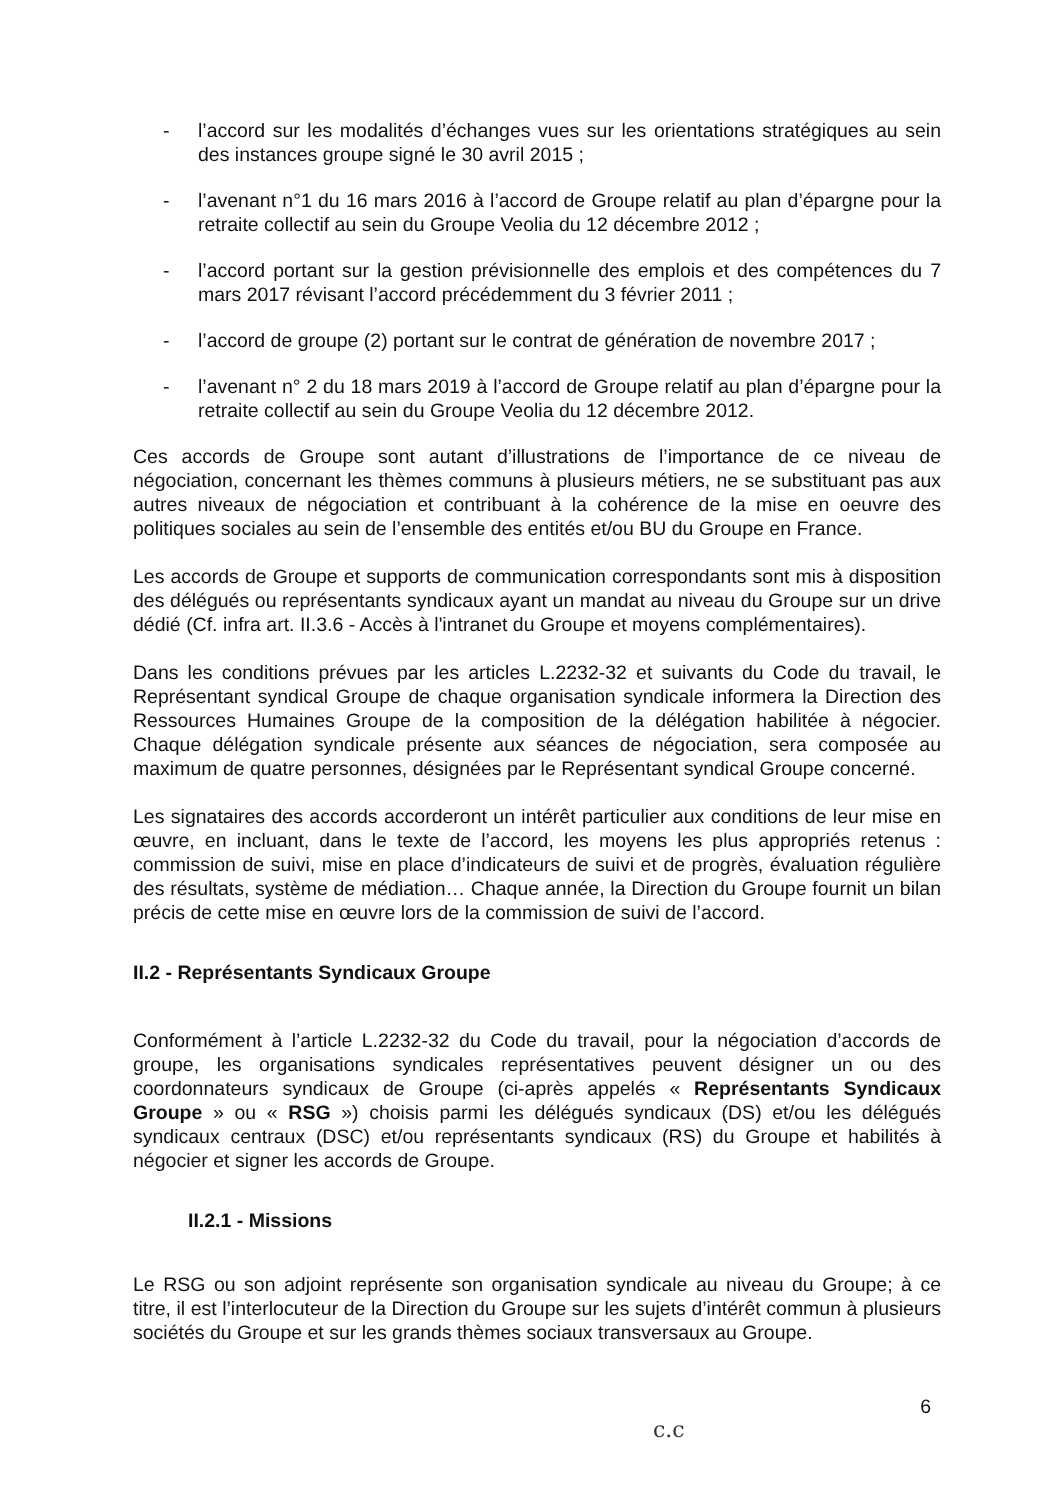- l’accord sur les modalités d’échanges vues sur les orientations stratégiques au sein des instances groupe signé le 30 avril 2015 ;
- l’avenant n°1 du 16 mars 2016 à l’accord de Groupe relatif au plan d’épargne pour la retraite collectif au sein du Groupe Veolia du 12 décembre 2012 ;
- l’accord portant sur la gestion prévisionnelle des emplois et des compétences du 7 mars 2017 révisant l’accord précédemment du 3 février 2011 ;
- l’accord de groupe (2) portant sur le contrat de génération de novembre 2017 ;
- l’avenant n° 2 du 18 mars 2019 à l’accord de Groupe relatif au plan d’épargne pour la retraite collectif au sein du Groupe Veolia du 12 décembre 2012.
Ces accords de Groupe sont autant d’illustrations de l’importance de ce niveau de négociation, concernant les thèmes communs à plusieurs métiers, ne se substituant pas aux autres niveaux de négociation et contribuant à la cohérence de la mise en oeuvre des politiques sociales au sein de l’ensemble des entités et/ou BU du Groupe en France.
Les accords de Groupe et supports de communication correspondants sont mis à disposition des délégués ou représentants syndicaux ayant un mandat au niveau du Groupe sur un drive dédié (Cf. infra art. II.3.6 - Accès à l'intranet du Groupe et moyens complémentaires).
Dans les conditions prévues par les articles L.2232-32 et suivants du Code du travail, le Représentant syndical Groupe de chaque organisation syndicale informera la Direction des Ressources Humaines Groupe de la composition de la délégation habilitée à négocier. Chaque délégation syndicale présente aux séances de négociation, sera composée au maximum de quatre personnes, désignées par le Représentant syndical Groupe concerné.
Les signataires des accords accorderont un intérêt particulier aux conditions de leur mise en œuvre, en incluant, dans le texte de l’accord, les moyens les plus appropriés retenus : commission de suivi, mise en place d’indicateurs de suivi et de progrès, évaluation régulière des résultats, système de médiation… Chaque année, la Direction du Groupe fournit un bilan précis de cette mise en œuvre lors de la commission de suivi de l’accord.
II.2 - Représentants Syndicaux Groupe
Conformément à l’article L.2232-32 du Code du travail, pour la négociation d’accords de groupe, les organisations syndicales représentatives peuvent désigner un ou des coordonnateurs syndicaux de Groupe (ci-après appelés « Représentants Syndicaux Groupe » ou « RSG ») choisis parmi les délégués syndicaux (DS) et/ou les délégués syndicaux centraux (DSC) et/ou représentants syndicaux (RS) du Groupe et habilités à négocier et signer les accords de Groupe.
II.2.1 - Missions
Le RSG ou son adjoint représente son organisation syndicale au niveau du Groupe; à ce titre, il est l’interlocuteur de la Direction du Groupe sur les sujets d’intérêt commun à plusieurs sociétés du Groupe et sur les grands thèmes sociaux transversaux au Groupe.
6
c.c